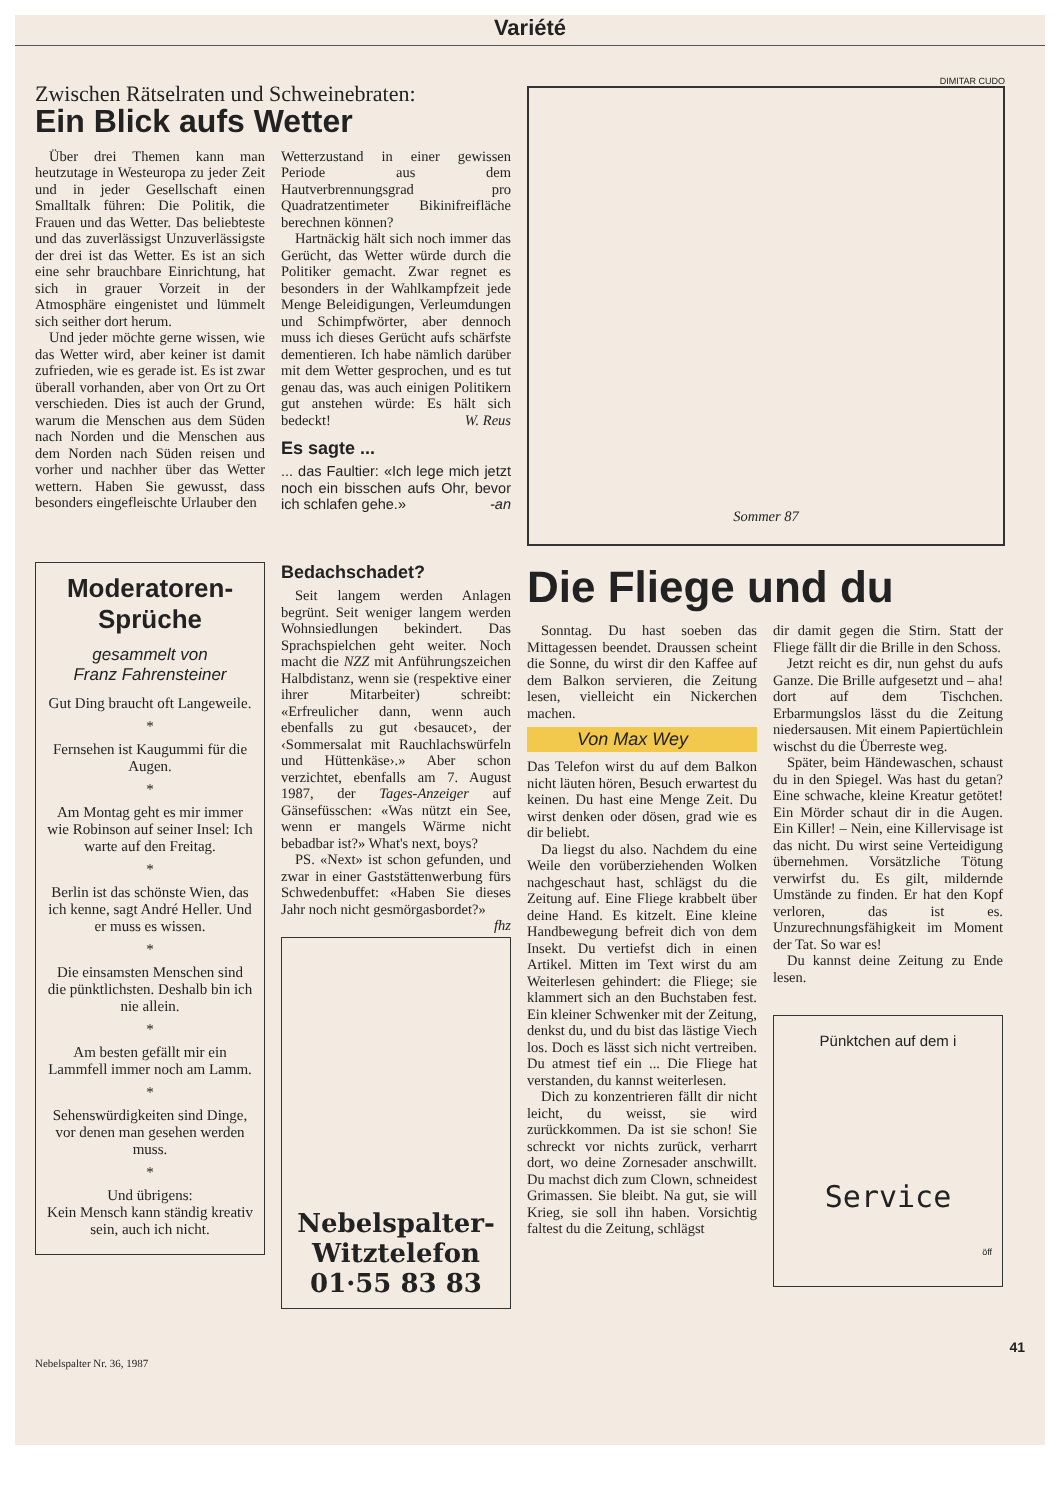Variété
DIMITAR CUDO
Zwischen Rätselraten und Schweinebraten:
Ein Blick aufs Wetter
Über drei Themen kann man heutzutage in Westeuropa zu jeder Zeit und in jeder Gesellschaft einen Smalltalk führen: Die Politik, die Frauen und das Wetter. Das beliebteste und das zuverlässigst Unzuverlässigste der drei ist das Wetter. Es ist an sich eine sehr brauchbare Einrichtung, hat sich in grauer Vorzeit in der Atmosphäre eingenistet und lümmelt sich seither dort herum.
Und jeder möchte gerne wissen, wie das Wetter wird, aber keiner ist damit zufrieden, wie es gerade ist. Es ist zwar überall vorhanden, aber von Ort zu Ort verschieden. Dies ist auch der Grund, warum die Menschen aus dem Süden nach Norden und die Menschen aus dem Norden nach Süden reisen und vorher und nachher über das Wetter wettern. Haben Sie gewusst, dass besonders eingefleischte Urlauber den
Wetterzustand in einer gewissen Periode aus dem Hautverbrennungsgrad pro Quadratzentimeter Bikinifreifläche berechnen können?
Hartnäckig hält sich noch immer das Gerücht, das Wetter würde durch die Politiker gemacht. Zwar regnet es besonders in der Wahlkampfzeit jede Menge Beleidigungen, Verleumdungen und Schimpfwörter, aber dennoch muss ich dieses Gerücht aufs schärfste dementieren. Ich habe nämlich darüber mit dem Wetter gesprochen, und es tut genau das, was auch einigen Politikern gut anstehen würde: Es hält sich bedeckt! W. Reus
Es sagte ...
... das Faultier: «Ich lege mich jetzt noch ein bisschen aufs Ohr, bevor ich schlafen gehe.» -an
Sommer 87
Moderatoren-
Sprüche
gesammelt von
Franz Fahrensteiner
Gut Ding braucht oft Langeweile.
*
Fernsehen ist Kaugummi für die Augen.
*
Am Montag geht es mir immer wie Robinson auf seiner Insel: Ich warte auf den Freitag.
*
Berlin ist das schönste Wien, das ich kenne, sagt André Heller. Und er muss es wissen.
*
Die einsamsten Menschen sind die pünktlichsten. Deshalb bin ich nie allein.
*
Am besten gefällt mir ein Lammfell immer noch am Lamm.
*
Sehenswürdigkeiten sind Dinge, vor denen man gesehen werden muss.
*
Und übrigens:
Kein Mensch kann ständig kreativ sein, auch ich nicht.
Bedachschadet?
Seit langem werden Anlagen begrünt. Seit weniger langem werden Wohnsiedlungen bekindert. Das Sprachspielchen geht weiter. Noch macht die NZZ mit Anführungszeichen Halbdistanz, wenn sie (respektive einer ihrer Mitarbeiter) schreibt: «Erfreulicher dann, wenn auch ebenfalls zu gut ‹besaucet›, der ‹Sommersalat mit Rauchlachswürfeln und Hüttenkäse›.» Aber schon verzichtet, ebenfalls am 7. August 1987, der Tages-Anzeiger auf Gänsefüsschen: «Was nützt ein See, wenn er mangels Wärme nicht bebadbar ist?» What's next, boys?
PS. «Next» ist schon gefunden, und zwar in einer Gaststättenwerbung fürs Schwedenbuffet: «Haben Sie dieses Jahr noch nicht gesmörgasbordet?» fhz
Nebelspalter-
Witztelefon
01·55 83 83
Die Fliege und du
Sonntag. Du hast soeben das Mittagessen beendet. Draussen scheint die Sonne, du wirst dir den Kaffee auf dem Balkon servieren, die Zeitung lesen, vielleicht ein Nickerchen machen.
Von Max Wey
Das Telefon wirst du auf dem Balkon nicht läuten hören, Besuch erwartest du keinen. Du hast eine Menge Zeit. Du wirst denken oder dösen, grad wie es dir beliebt.
Da liegst du also. Nachdem du eine Weile den vorüberziehenden Wolken nachgeschaut hast, schlägst du die Zeitung auf. Eine Fliege krabbelt über deine Hand. Es kitzelt. Eine kleine Handbewegung befreit dich von dem Insekt. Du vertiefst dich in einen Artikel. Mitten im Text wirst du am Weiterlesen gehindert: die Fliege; sie klammert sich an den Buchstaben fest. Ein kleiner Schwenker mit der Zeitung, denkst du, und du bist das lästige Viech los. Doch es lässt sich nicht vertreiben. Du atmest tief ein ... Die Fliege hat verstanden, du kannst weiterlesen.
Dich zu konzentrieren fällt dir nicht leicht, du weisst, sie wird zurückkommen. Da ist sie schon! Sie schreckt vor nichts zurück, verharrt dort, wo deine Zornesader anschwillt. Du machst dich zum Clown, schneidest Grimassen. Sie bleibt. Na gut, sie will Krieg, sie soll ihn haben. Vorsichtig faltest du die Zeitung, schlägst
dir damit gegen die Stirn. Statt der Fliege fällt dir die Brille in den Schoss.
Jetzt reicht es dir, nun gehst du aufs Ganze. Die Brille aufgesetzt und – aha! dort auf dem Tischchen. Erbarmungslos lässt du die Zeitung niedersausen. Mit einem Papiertüchlein wischst du die Überreste weg.
Später, beim Händewaschen, schaust du in den Spiegel. Was hast du getan? Eine schwache, kleine Kreatur getötet! Ein Mörder schaut dir in die Augen. Ein Killer! – Nein, eine Killervisage ist das nicht. Du wirst seine Verteidigung übernehmen. Vorsätzliche Tötung verwirfst du. Es gilt, mildernde Umstände zu finden. Er hat den Kopf verloren, das ist es. Unzurechnungsfähigkeit im Moment der Tat. So war es!
Du kannst deine Zeitung zu Ende lesen.
Pünktchen auf dem i
Service
öff
41
Nebelspalter Nr. 36, 1987